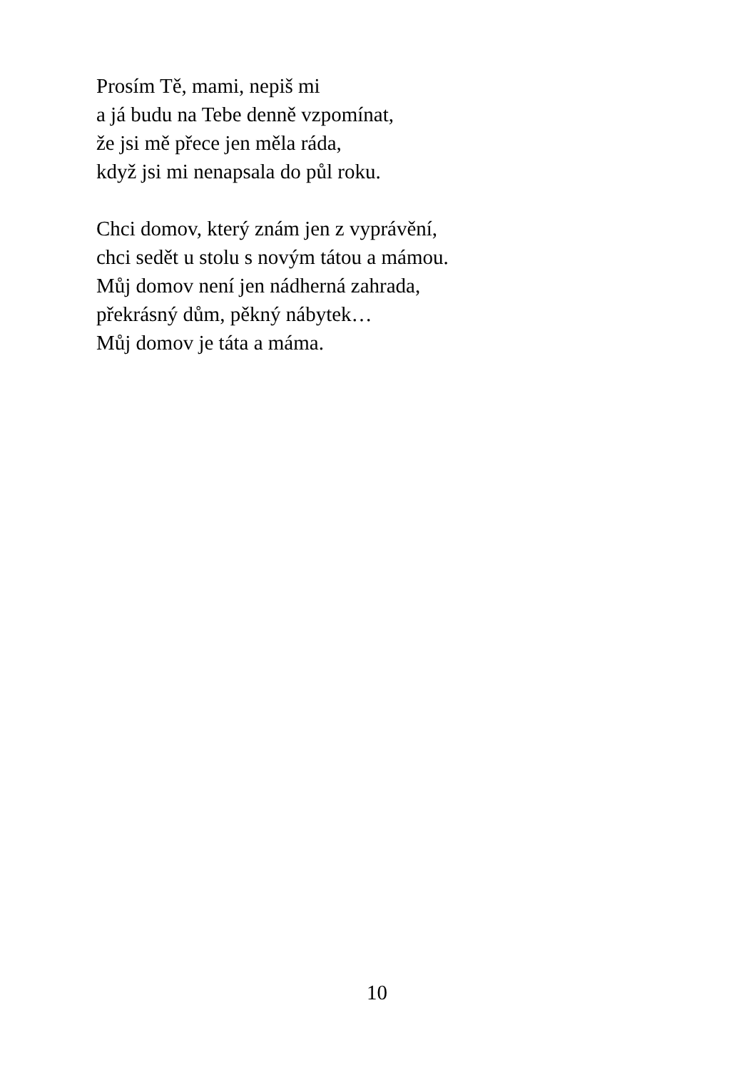Prosím Tě, mami, nepiš mi
a já budu na Tebe denně vzpomínat,
že jsi mě přece jen měla ráda,
když jsi mi nenapsala do půl roku.
Chci domov, který znám jen z vyprávění,
chci sedět u stolu s novým tátou a mámou.
Můj domov není jen nádherná zahrada,
překrásný dům, pěkný nábytek…
Můj domov je táta a máma.
10